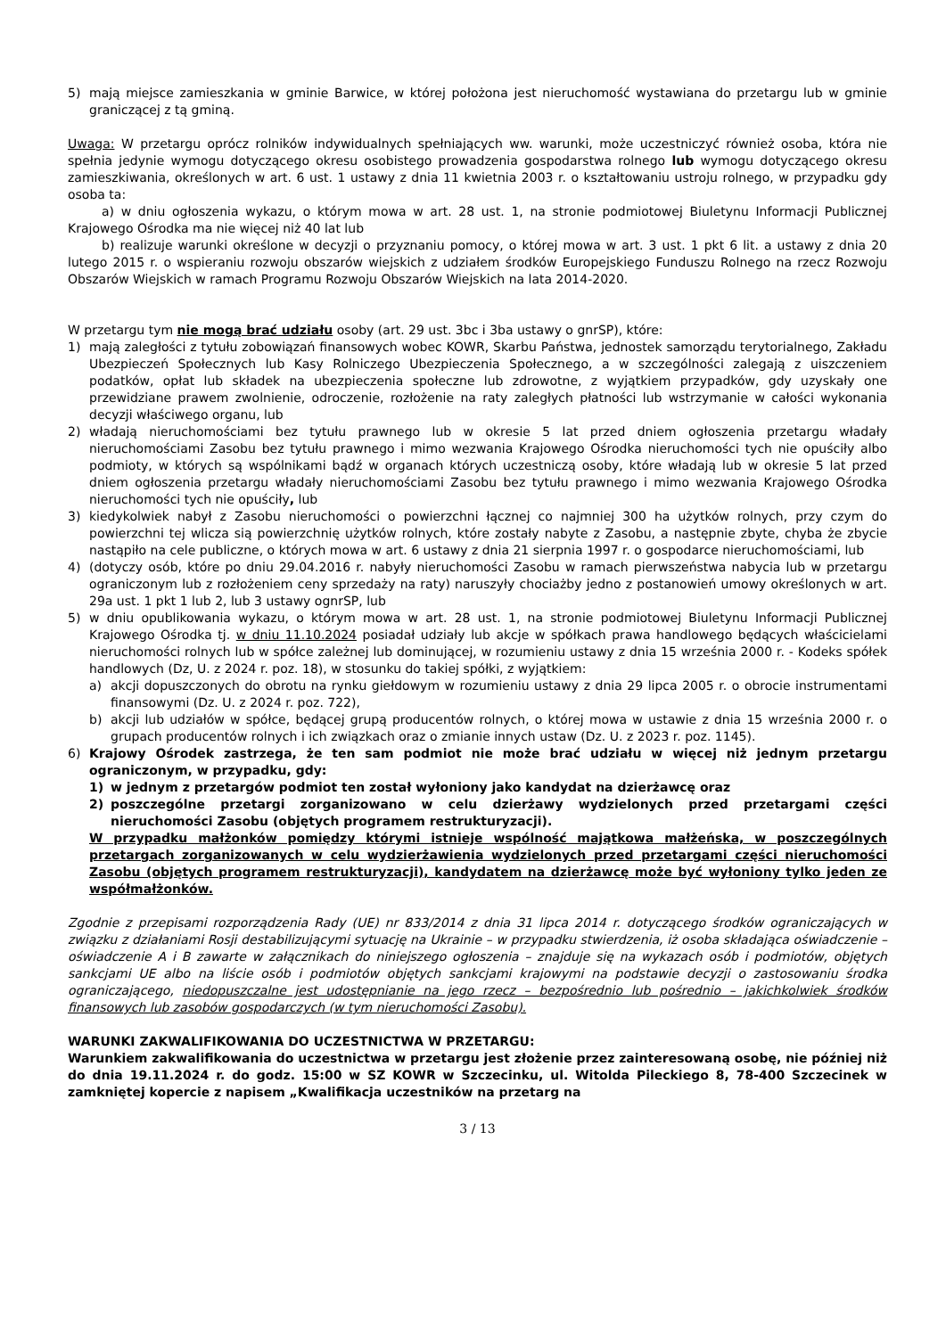5) mają miejsce zamieszkania w gminie Barwice, w której położona jest nieruchomość wystawiana do przetargu lub w gminie graniczącej z tą gminą.
Uwaga: W przetargu oprócz rolników indywidualnych spełniających ww. warunki, może uczestniczyć również osoba, która nie spełnia jedynie wymogu dotyczącego okresu osobistego prowadzenia gospodarstwa rolnego lub wymogu dotyczącego okresu zamieszkiwania, określonych w art. 6 ust. 1 ustawy z dnia 11 kwietnia 2003 r. o kształtowaniu ustroju rolnego, w przypadku gdy osoba ta:
a) w dniu ogłoszenia wykazu, o którym mowa w art. 28 ust. 1, na stronie podmiotowej Biuletynu Informacji Publicznej Krajowego Ośrodka ma nie więcej niż 40 lat lub
b) realizuje warunki określone w decyzji o przyznaniu pomocy, o której mowa w art. 3 ust. 1 pkt 6 lit. a ustawy z dnia 20 lutego 2015 r. o wspieraniu rozwoju obszarów wiejskich z udziałem środków Europejskiego Funduszu Rolnego na rzecz Rozwoju Obszarów Wiejskich w ramach Programu Rozwoju Obszarów Wiejskich na lata 2014-2020.
W przetargu tym nie mogą brać udziału osoby (art. 29 ust. 3bc i 3ba ustawy o gnrSP), które:
1) mają zaległości z tytułu zobowiązań finansowych wobec KOWR, Skarbu Państwa, jednostek samorządu terytorialnego, Zakładu Ubezpieczeń Społecznych lub Kasy Rolniczego Ubezpieczenia Społecznego, a w szczególności zalegają z uiszczeniem podatków, opłat lub składek na ubezpieczenia społeczne lub zdrowotne, z wyjątkiem przypadków, gdy uzyskały one przewidziane prawem zwolnienie, odroczenie, rozłożenie na raty zaległych płatności lub wstrzymanie w całości wykonania decyzji właściwego organu, lub
2) władają nieruchomościami bez tytułu prawnego lub w okresie 5 lat przed dniem ogłoszenia przetargu władały nieruchomościami Zasobu bez tytułu prawnego i mimo wezwania Krajowego Ośrodka nieruchomości tych nie opuściły albo podmioty, w których są wspólnikami bądź w organach których uczestniczą osoby, które władają lub w okresie 5 lat przed dniem ogłoszenia przetargu władały nieruchomościami Zasobu bez tytułu prawnego i mimo wezwania Krajowego Ośrodka nieruchomości tych nie opuściły, lub
3) kiedykolwiek nabył z Zasobu nieruchomości o powierzchni łącznej co najmniej 300 ha użytków rolnych, przy czym do powierzchni tej wlicza sią powierzchnię użytków rolnych, które zostały nabyte z Zasobu, a następnie zbyte, chyba że zbycie nastąpiło na cele publiczne, o których mowa w art. 6 ustawy z dnia 21 sierpnia 1997 r. o gospodarce nieruchomościami, lub
4) (dotyczy osób, które po dniu 29.04.2016 r. nabyły nieruchomości Zasobu w ramach pierwszeństwa nabycia lub w przetargu ograniczonym lub z rozłożeniem ceny sprzedaży na raty) naruszyły chociażby jedno z postanowień umowy określonych w art. 29a ust. 1 pkt 1 lub 2, lub 3 ustawy ognrSP, lub
5) w dniu opublikowania wykazu, o którym mowa w art. 28 ust. 1, na stronie podmiotowej Biuletynu Informacji Publicznej Krajowego Ośrodka tj. w dniu 11.10.2024 posiadał udziały lub akcje w spółkach prawa handlowego będących właścicielami nieruchomości rolnych lub w spółce zależnej lub dominującej, w rozumieniu ustawy z dnia 15 września 2000 r. - Kodeks spółek handlowych (Dz, U. z 2024 r. poz. 18), w stosunku do takiej spółki, z wyjątkiem:
a) akcji dopuszczonych do obrotu na rynku giełdowym w rozumieniu ustawy z dnia 29 lipca 2005 r. o obrocie instrumentami finansowymi (Dz. U. z 2024 r. poz. 722),
b) akcji lub udziałów w spółce, będącej grupą producentów rolnych, o której mowa w ustawie z dnia 15 września 2000 r. o grupach producentów rolnych i ich związkach oraz o zmianie innych ustaw (Dz. U. z 2023 r. poz. 1145).
6) Krajowy Ośrodek zastrzega, że ten sam podmiot nie może brać udziału w więcej niż jednym przetargu ograniczonym, w przypadku, gdy:
1) w jednym z przetargów podmiot ten został wyłoniony jako kandydat na dzierżawcę oraz
2) poszczególne przetargi zorganizowano w celu dzierżawy wydzielonych przed przetargami części nieruchomości Zasobu (objętych programem restrukturyzacji).
W przypadku małżonków pomiędzy którymi istnieje wspólność majątkowa małżeńska, w poszczególnych przetargach zorganizowanych w celu wydzierżawienia wydzielonych przed przetargami części nieruchomości Zasobu (objętych programem restrukturyzacji), kandydatem na dzierżawcę może być wyłoniony tylko jeden ze współmałżonków.
Zgodnie z przepisami rozporządzenia Rady (UE) nr 833/2014 z dnia 31 lipca 2014 r. dotyczącego środków ograniczających w związku z działaniami Rosji destabilizującymi sytuację na Ukrainie – w przypadku stwierdzenia, iż osoba składająca oświadczenie – oświadczenie A i B zawarte w załącznikach do niniejszego ogłoszenia – znajduje się na wykazach osób i podmiotów, objętych sankcjami UE albo na liście osób i podmiotów objętych sankcjami krajowymi na podstawie decyzji o zastosowaniu środka ograniczającego, niedopuszczalne jest udostępnianie na jego rzecz – bezpośrednio lub pośrednio – jakichkolwiek środków finansowych lub zasobów gospodarczych (w tym nieruchomości Zasobu).
WARUNKI ZAKWALIFIKOWANIA DO UCZESTNICTWA W PRZETARGU:
Warunkiem zakwalifikowania do uczestnictwa w przetargu jest złożenie przez zainteresowaną osobę, nie później niż do dnia 19.11.2024 r. do godz. 15:00 w SZ KOWR w Szczecinku, ul. Witolda Pileckiego 8, 78-400 Szczecinek w zamkniętej kopercie z napisem „Kwalifikacja uczestników na przetarg na
3 / 13